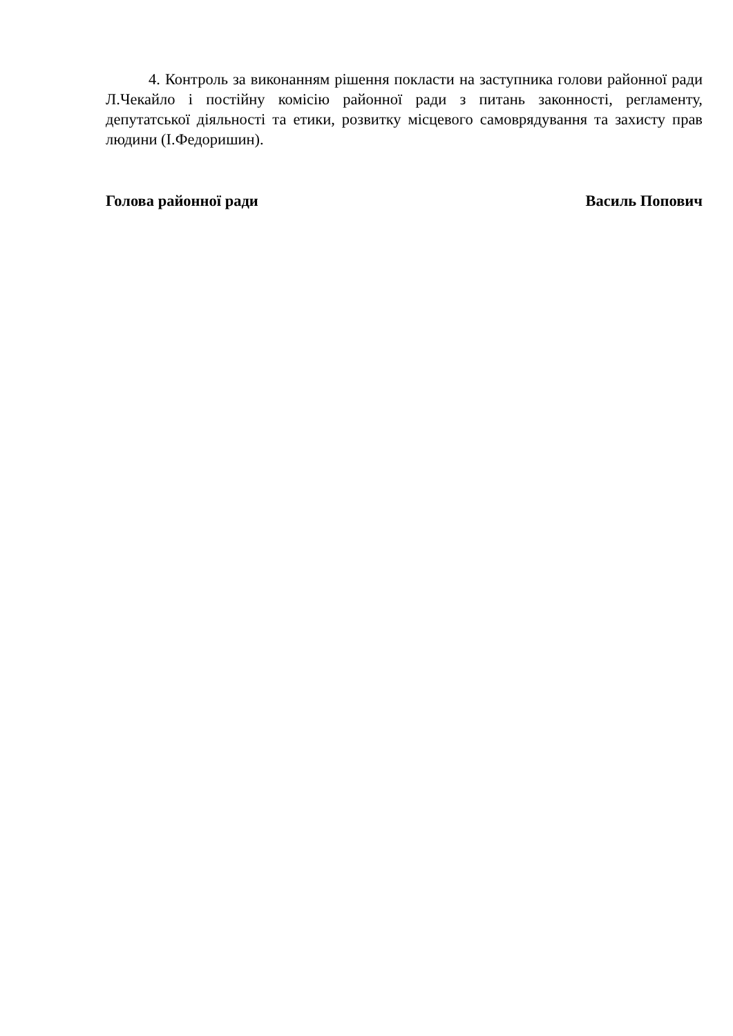4. Контроль за виконанням рішення покласти на заступника голови районної ради Л.Чекайло і постійну комісію районної ради з питань законності, регламенту, депутатської діяльності та етики, розвитку місцевого самоврядування та захисту прав людини (І.Федоришин).
Голова районної ради Василь Попович